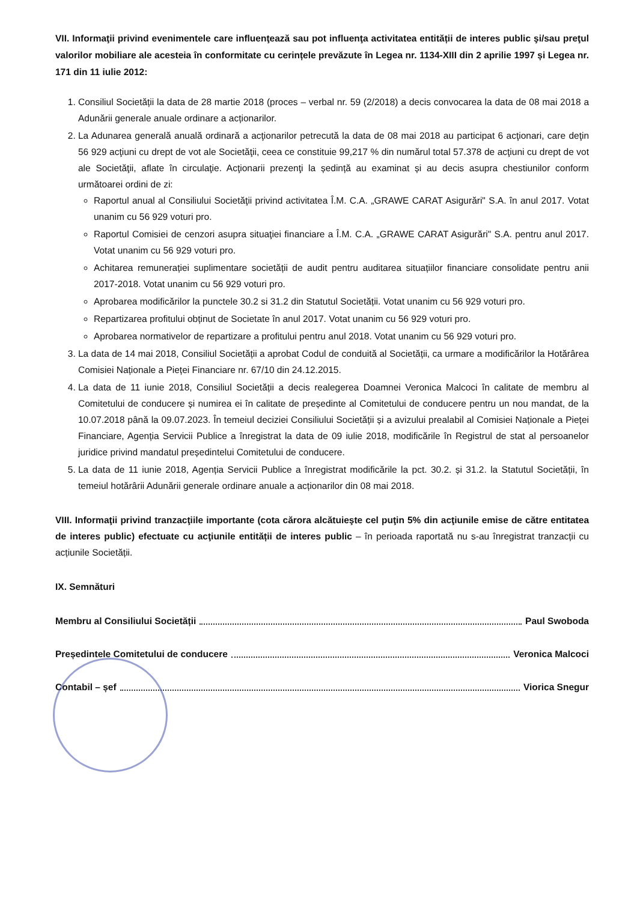VII. Informaţii privind evenimentele care influenţează sau pot influenţa activitatea entității de interes public şi/sau preţul valorilor mobiliare ale acesteia în conformitate cu cerințele prevăzute în Legea nr. 1134-XIII din 2 aprilie 1997 și Legea nr. 171 din 11 iulie 2012:
1. Consiliul Societății la data de 28 martie 2018 (proces – verbal nr. 59 (2/2018) a decis convocarea la data de 08 mai 2018 a Adunării generale anuale ordinare a acționarilor.
2. La Adunarea generală anuală ordinară a acţionarilor petrecută la data de 08 mai 2018 au participat 6 acţionari, care deţin 56 929 acţiuni cu drept de vot ale Societăţii, ceea ce constituie 99,217 % din numărul total 57.378 de acţiuni cu drept de vot ale Societăţii, aflate în circulaţie. Acţionarii prezenţi la ședință au examinat și au decis asupra chestiunilor conform următoarei ordini de zi:
Raportul anual al Consiliului Societăţii privind activitatea Î.M. C.A. „GRAWE CARAT Asigurări" S.A. în anul 2017. Votat unanim cu 56 929 voturi pro.
Raportul Comisiei de cenzori asupra situaţiei financiare a Î.M. C.A. „GRAWE CARAT Asigurări" S.A. pentru anul 2017. Votat unanim cu 56 929 voturi pro.
Achitarea remunerației suplimentare societății de audit pentru auditarea situațiilor financiare consolidate pentru anii 2017-2018. Votat unanim cu 56 929 voturi pro.
Aprobarea modificărilor la punctele 30.2 si 31.2 din Statutul Societății. Votat unanim cu 56 929 voturi pro.
Repartizarea profitului obținut de Societate în anul 2017. Votat unanim cu 56 929 voturi pro.
Aprobarea normativelor de repartizare a profitului pentru anul 2018. Votat unanim cu 56 929 voturi pro.
3. La data de 14 mai 2018, Consiliul Societății a aprobat Codul de conduită al Societății, ca urmare a modificărilor la Hotărârea Comisiei Naționale a Pieței Financiare nr. 67/10 din 24.12.2015.
4. La data de 11 iunie 2018, Consiliul Societății a decis realegerea Doamnei Veronica Malcoci în calitate de membru al Comitetului de conducere și numirea ei în calitate de președinte al Comitetului de conducere pentru un nou mandat, de la 10.07.2018 până la 09.07.2023. În temeiul deciziei Consiliului Societății și a avizului prealabil al Comisiei Naționale a Pieței Financiare, Agenția Servicii Publice a înregistrat la data de 09 iulie 2018, modificările în Registrul de stat al persoanelor juridice privind mandatul președintelui Comitetului de conducere.
5. La data de 11 iunie 2018, Agenția Servicii Publice a înregistrat modificările la pct. 30.2. și 31.2. la Statutul Societății, în temeiul hotărârii Adunării generale ordinare anuale a acționarilor din 08 mai 2018.
VIII. Informaţii privind tranzacţiile importante (cota cărora alcătuieşte cel puţin 5% din acţiunile emise de către entitatea de interes public) efectuate cu acţiunile entității de interes public – în perioada raportată nu s-au înregistrat tranzacții cu acțiunile Societății.
IX. Semnături
Membru al Consiliului Societății Paul Swoboda
Președintele Comitetului de conducere Veronica Malcoci
Contabil – șef Viorica Snegur